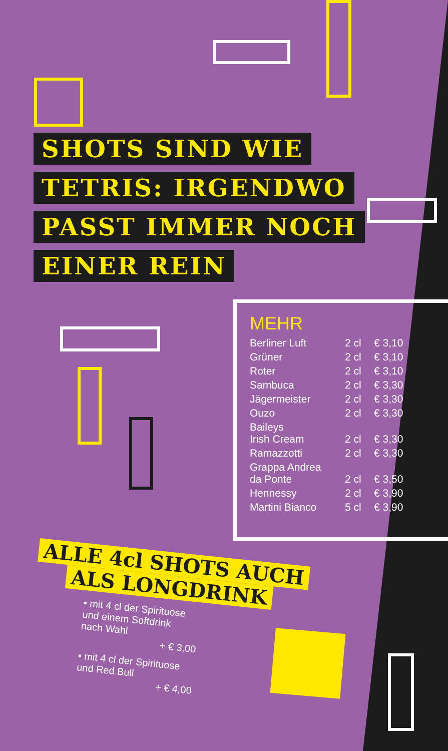SHOTS SIND WIE
TETRIS: IRGENDWO
PASST IMMER NOCH
EINER REIN
MEHR
| Berliner Luft | 2 cl | € 3,10 |
| Grüner | 2 cl | € 3,10 |
| Roter | 2 cl | € 3,10 |
| Sambuca | 2 cl | € 3,30 |
| Jägermeister | 2 cl | € 3,30 |
| Ouzo | 2 cl | € 3,30 |
| Baileys Irish Cream | 2 cl | € 3,30 |
| Ramazzotti | 2 cl | € 3,30 |
| Grappa Andrea da Ponte | 2 cl | € 3,50 |
| Hennessy | 2 cl | € 3,90 |
| Martini Bianco | 5 cl | € 3,90 |
ALLE 4cl SHOTS AUCH
ALS LONGDRINK
• mit 4 cl der Spirituose
und einem Softdrink
nach Wahl
+ € 3,00
• mit 4 cl der Spirituose
und Red Bull
+ € 4,00